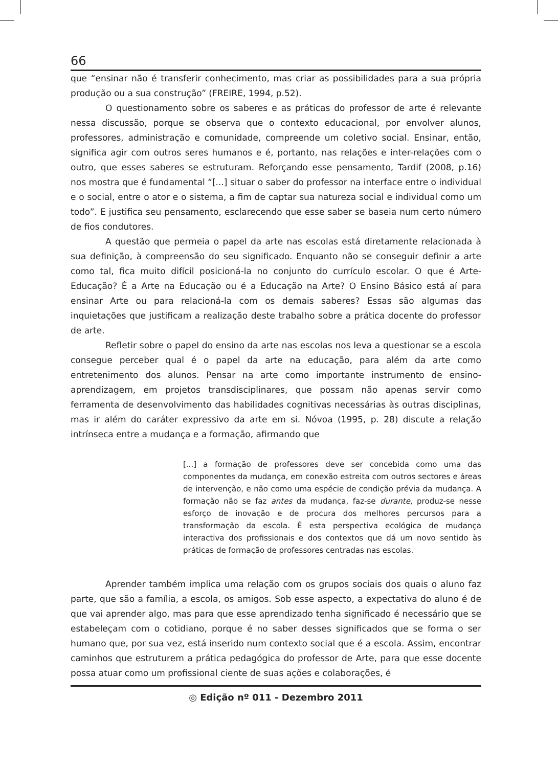66
que “ensinar não é transferir conhecimento, mas criar as possibilidades para a sua própria produção ou a sua construção” (FREIRE, 1994, p.52).
O questionamento sobre os saberes e as práticas do professor de arte é relevante nessa discussão, porque se observa que o contexto educacional, por envolver alunos, professores, administração e comunidade, compreende um coletivo social. Ensinar, então, significa agir com outros seres humanos e é, portanto, nas relações e inter-relações com o outro, que esses saberes se estruturam. Reforçando esse pensamento, Tardif (2008, p.16) nos mostra que é fundamental “[...] situar o saber do professor na interface entre o individual e o social, entre o ator e o sistema, a fim de captar sua natureza social e individual como um todo”. E justifica seu pensamento, esclarecendo que esse saber se baseia num certo número de fios condutores.
A questão que permeia o papel da arte nas escolas está diretamente relacionada à sua definição, à compreensão do seu significado. Enquanto não se conseguir definir a arte como tal, fica muito difícil posicioná-la no conjunto do currículo escolar. O que é Arte-Educação? É a Arte na Educação ou é a Educação na Arte? O Ensino Básico está aí para ensinar Arte ou para relacioná-la com os demais saberes? Essas são algumas das inquietações que justificam a realização deste trabalho sobre a prática docente do professor de arte.
Refletir sobre o papel do ensino da arte nas escolas nos leva a questionar se a escola consegue perceber qual é o papel da arte na educação, para além da arte como entretenimento dos alunos. Pensar na arte como importante instrumento de ensino-aprendizagem, em projetos transdisciplinares, que possam não apenas servir como ferramenta de desenvolvimento das habilidades cognitivas necessárias às outras disciplinas, mas ir além do caráter expressivo da arte em si. Nóvoa (1995, p. 28) discute a relação intrínseca entre a mudança e a formação, afirmando que
[...] a formação de professores deve ser concebida como uma das componentes da mudança, em conexão estreita com outros sectores e áreas de intervenção, e não como uma espécie de condição prévia da mudança. A formação não se faz antes da mudança, faz-se durante, produz-se nesse esforço de inovação e de procura dos melhores percursos para a transformação da escola. É esta perspectiva ecológica de mudança interactiva dos profissionais e dos contextos que dá um novo sentido às práticas de formação de professores centradas nas escolas.
Aprender também implica uma relação com os grupos sociais dos quais o aluno faz parte, que são a família, a escola, os amigos. Sob esse aspecto, a expectativa do aluno é de que vai aprender algo, mas para que esse aprendizado tenha significado é necessário que se estabeleçam com o cotidiano, porque é no saber desses significados que se forma o ser humano que, por sua vez, está inserido num contexto social que é a escola. Assim, encontrar caminhos que estruturem a prática pedagógica do professor de Arte, para que esse docente possa atuar como um profissional ciente de suas ações e colaborações, é
◎ Edição nº 011 - Dezembro 2011